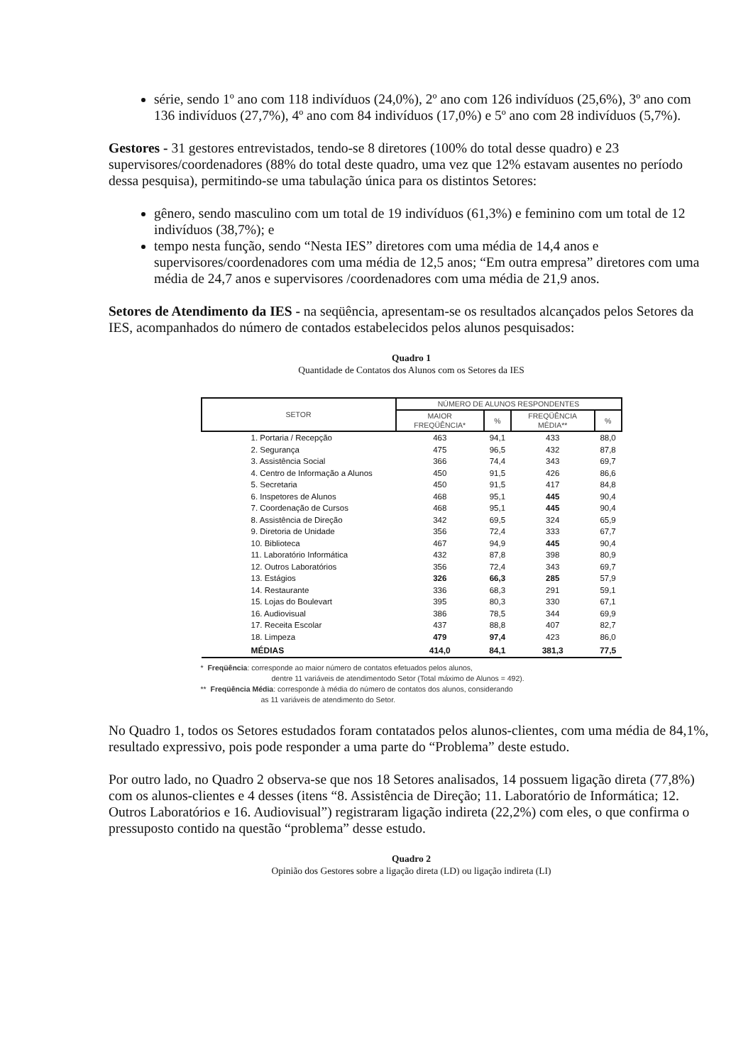série, sendo 1º ano com 118 indivíduos (24,0%), 2º ano com 126 indivíduos (25,6%), 3º ano com 136 indivíduos (27,7%), 4º ano com 84 indivíduos (17,0%) e 5º ano com 28 indivíduos (5,7%).
Gestores - 31 gestores entrevistados, tendo-se 8 diretores (100% do total desse quadro) e 23 supervisores/coordenadores (88% do total deste quadro, uma vez que 12% estavam ausentes no período dessa pesquisa), permitindo-se uma tabulação única para os distintos Setores:
gênero, sendo masculino com um total de 19 indivíduos (61,3%) e feminino com um total de 12 indivíduos (38,7%); e
tempo nesta função, sendo “Nesta IES” diretores com uma média de 14,4 anos e supervisores/coordenadores com uma média de 12,5 anos; “Em outra empresa” diretores com uma média de 24,7 anos e supervisores /coordenadores com uma média de 21,9 anos.
Setores de Atendimento da IES - na seqüência, apresentam-se os resultados alcançados pelos Setores da IES, acompanhados do número de contados estabelecidos pelos alunos pesquisados:
Quadro 1
Quantidade de Contatos dos Alunos com os Setores da IES
| SETOR | NÚMERO DE ALUNOS RESPONDENTES | | | |
| --- | --- | --- | --- | --- |
| | MAIOR FREQÜÊNCIA* | % | FREQÜÊNCIA MÉDIA** | % |
| 1. Portaria / Recepção | 463 | 94,1 | 433 | 88,0 |
| 2. Segurança | 475 | 96,5 | 432 | 87,8 |
| 3. Assistência Social | 366 | 74,4 | 343 | 69,7 |
| 4. Centro de Informação a Alunos | 450 | 91,5 | 426 | 86,6 |
| 5. Secretaria | 450 | 91,5 | 417 | 84,8 |
| 6. Inspetores de Alunos | 468 | 95,1 | 445 | 90,4 |
| 7. Coordenação de Cursos | 468 | 95,1 | 445 | 90,4 |
| 8. Assistência de Direção | 342 | 69,5 | 324 | 65,9 |
| 9. Diretoria de Unidade | 356 | 72,4 | 333 | 67,7 |
| 10. Biblioteca | 467 | 94,9 | 445 | 90,4 |
| 11. Laboratório Informática | 432 | 87,8 | 398 | 80,9 |
| 12. Outros Laboratórios | 356 | 72,4 | 343 | 69,7 |
| 13. Estágios | 326 | 66,3 | 285 | 57,9 |
| 14. Restaurante | 336 | 68,3 | 291 | 59,1 |
| 15. Lojas do Boulevart | 395 | 80,3 | 330 | 67,1 |
| 16. Audiovisual | 386 | 78,5 | 344 | 69,9 |
| 17. Receita Escolar | 437 | 88,8 | 407 | 82,7 |
| 18. Limpeza | 479 | 97,4 | 423 | 86,0 |
| MÉDIAS | 414,0 | 84,1 | 381,3 | 77,5 |
* Freqüência: corresponde ao maior número de contatos efetuados pelos alunos,
dentre 11 variáveis de atendimentodo Setor (Total máximo de Alunos = 492).
** Freqüência Média: corresponde à média do número de contatos dos alunos, considerando
as 11 variáveis de atendimento do Setor.
No Quadro 1, todos os Setores estudados foram contatados pelos alunos-clientes, com uma média de 84,1%, resultado expressivo, pois pode responder a uma parte do “Problema” deste estudo.
Por outro lado, no Quadro 2 observa-se que nos 18 Setores analisados, 14 possuem ligação direta (77,8%) com os alunos-clientes e 4 desses (itens “8. Assistência de Direção; 11. Laboratório de Informática; 12. Outros Laboratórios e 16. Audiovisual”) registraram ligação indireta (22,2%) com eles, o que confirma o pressuposto contido na questão “problema” desse estudo.
Quadro 2
Opinião dos Gestores sobre a ligação direta (LD) ou ligação indireta (LI)